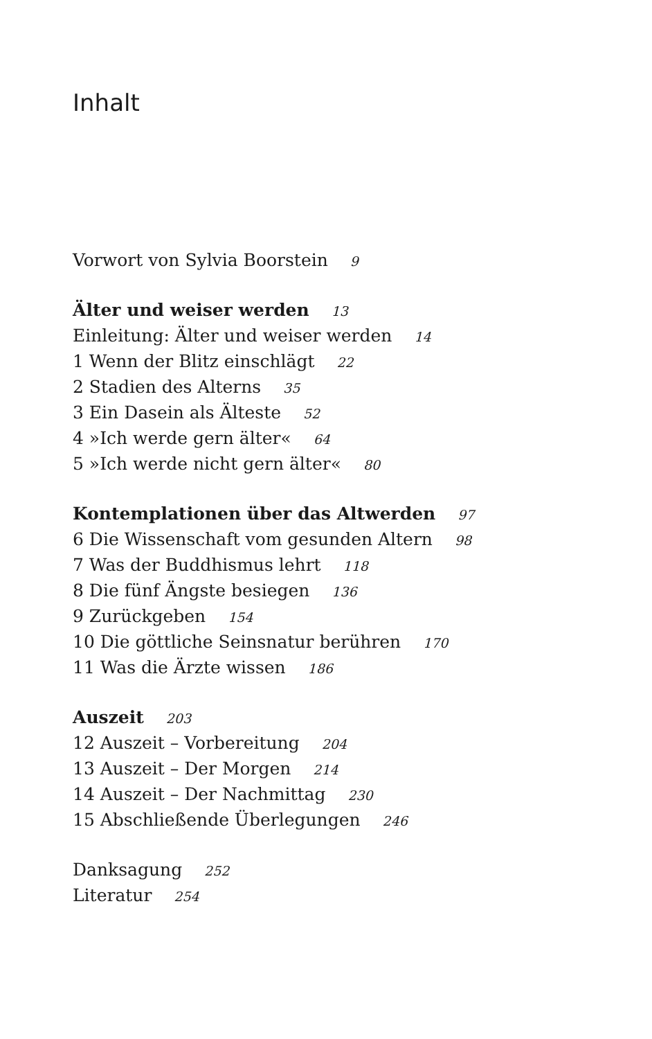Inhalt
Vorwort von Sylvia Boorstein 9
Älter und weiser werden 13
Einleitung: Älter und weiser werden 14
1 Wenn der Blitz einschlägt 22
2 Stadien des Alterns 35
3 Ein Dasein als Älteste 52
4 »Ich werde gern älter« 64
5 »Ich werde nicht gern älter« 80
Kontemplationen über das Altwerden 97
6 Die Wissenschaft vom gesunden Altern 98
7 Was der Buddhismus lehrt 118
8 Die fünf Ängste besiegen 136
9 Zurückgeben 154
10 Die göttliche Seinsnatur berühren 170
11 Was die Ärzte wissen 186
Auszeit 203
12 Auszeit – Vorbereitung 204
13 Auszeit – Der Morgen 214
14 Auszeit – Der Nachmittag 230
15 Abschließende Überlegungen 246
Danksagung 252
Literatur 254